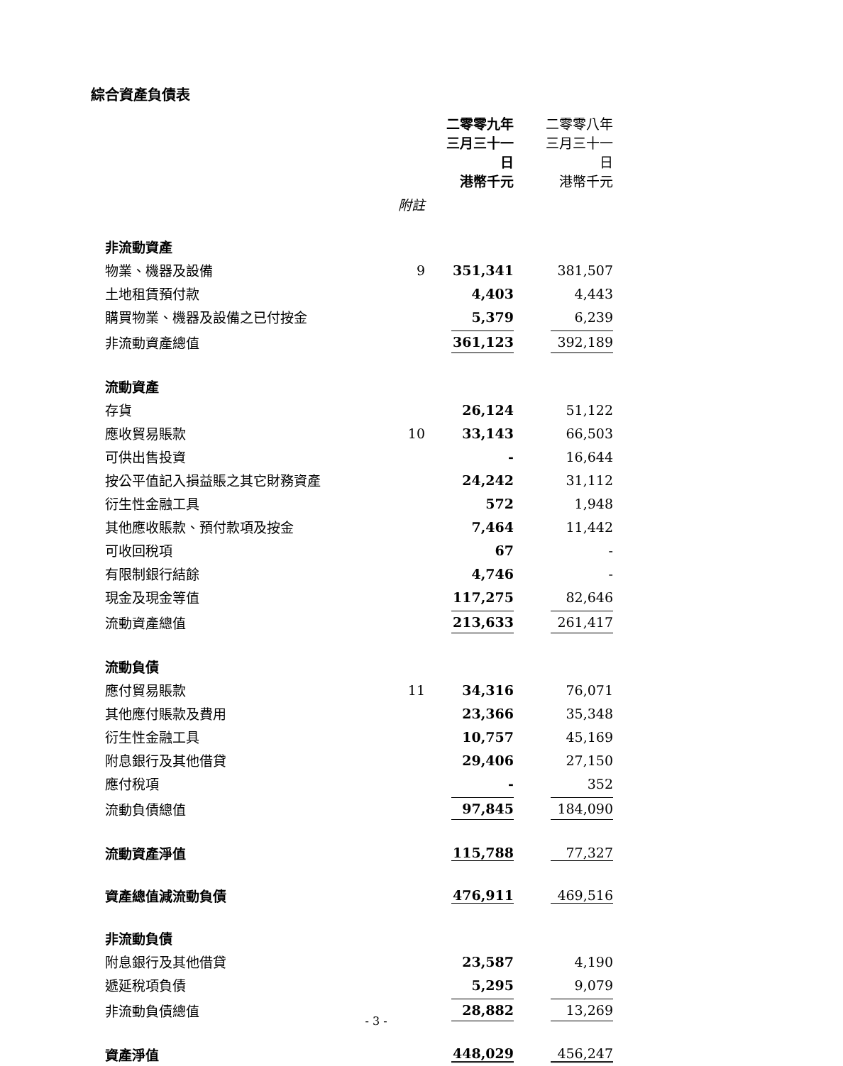綜合資產負債表
| | | 二零零九年 三月三十一日 港幣千元 | 二零零八年 三月三十一日 港幣千元 |
| --- | --- | --- | --- |
| | 附註 | | |
| 非流動資產 | | | |
| 物業、機器及設備 | 9 | 351,341 | 381,507 |
| 土地租賃預付款 | | 4,403 | 4,443 |
| 購買物業、機器及設備之已付按金 | | 5,379 | 6,239 |
| 非流動資產總值 | | 361,123 | 392,189 |
| 流動資產 | | | |
| 存貨 | | 26,124 | 51,122 |
| 應收貿易賬款 | 10 | 33,143 | 66,503 |
| 可供出售投資 | | - | 16,644 |
| 按公平值記入損益賬之其它財務資產 | | 24,242 | 31,112 |
| 衍生性金融工具 | | 572 | 1,948 |
| 其他應收賬款、預付款項及按金 | | 7,464 | 11,442 |
| 可收回稅項 | | 67 | - |
| 有限制銀行結餘 | | 4,746 | - |
| 現金及現金等值 | | 117,275 | 82,646 |
| 流動資產總值 | | 213,633 | 261,417 |
| 流動負債 | | | |
| 應付貿易賬款 | 11 | 34,316 | 76,071 |
| 其他應付賬款及費用 | | 23,366 | 35,348 |
| 衍生性金融工具 | | 10,757 | 45,169 |
| 附息銀行及其他借貸 | | 29,406 | 27,150 |
| 應付稅項 | | - | 352 |
| 流動負債總值 | | 97,845 | 184,090 |
| 流動資產淨值 | | 115,788 | 77,327 |
| 資產總值減流動負債 | | 476,911 | 469,516 |
| 非流動負債 | | | |
| 附息銀行及其他借貸 | | 23,587 | 4,190 |
| 遞延稅項負債 | | 5,295 | 9,079 |
| 非流動負債總值 | | 28,882 | 13,269 |
| 資產淨值 | | 448,029 | 456,247 |
- 3 -